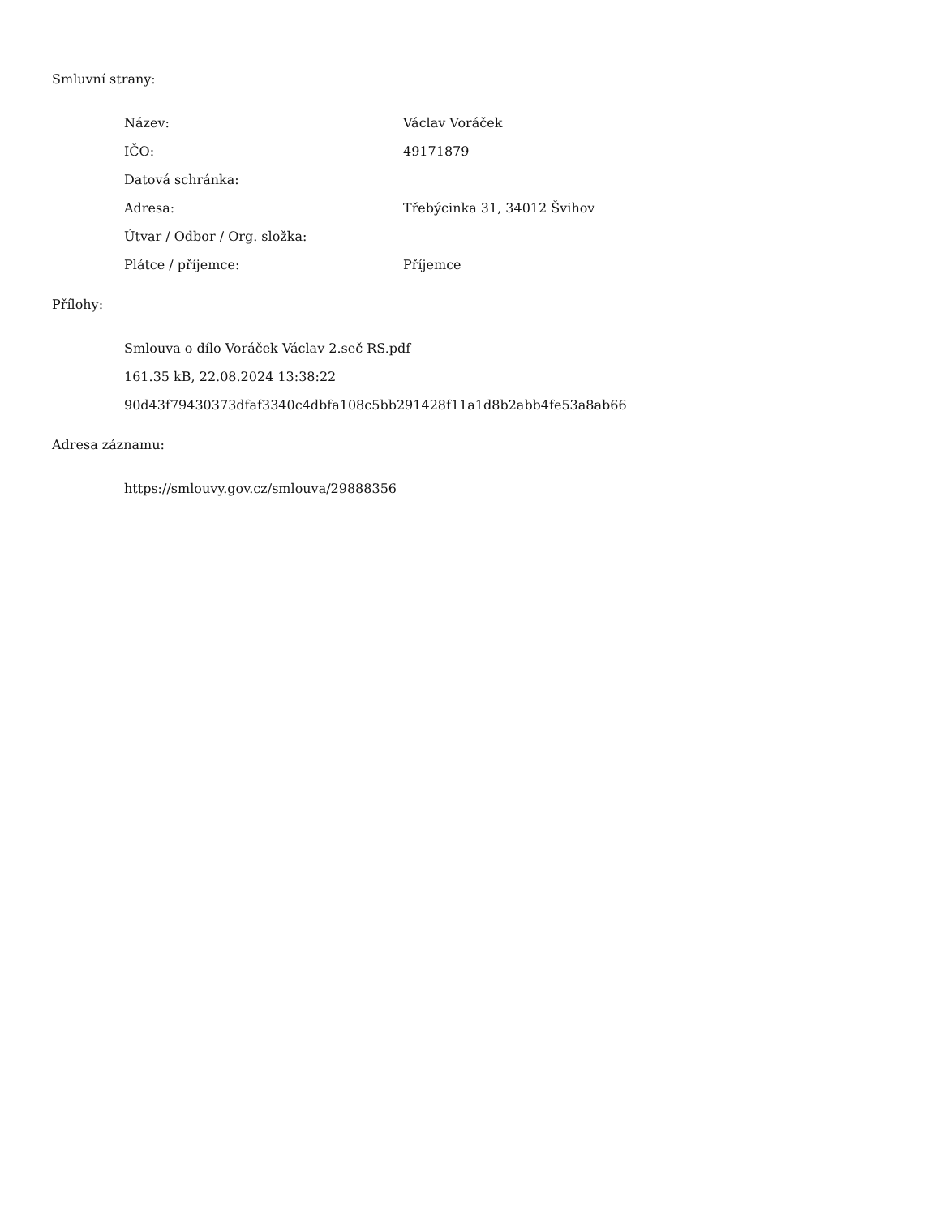Smluvní strany:
| Název: | Václav Voráček |
| IČO: | 49171879 |
| Datová schránka: | |
| Adresa: | Třebýcinka 31, 34012 Švihov |
| Útvar / Odbor / Org. složka: | |
| Plátce / příjemce: | Příjemce |
Přílohy:
Smlouva o dílo Voráček Václav 2.seč RS.pdf
161.35 kB, 22.08.2024 13:38:22
90d43f79430373dfaf3340c4dbfa108c5bb291428f11a1d8b2abb4fe53a8ab66
Adresa záznamu:
https://smlouvy.gov.cz/smlouva/29888356